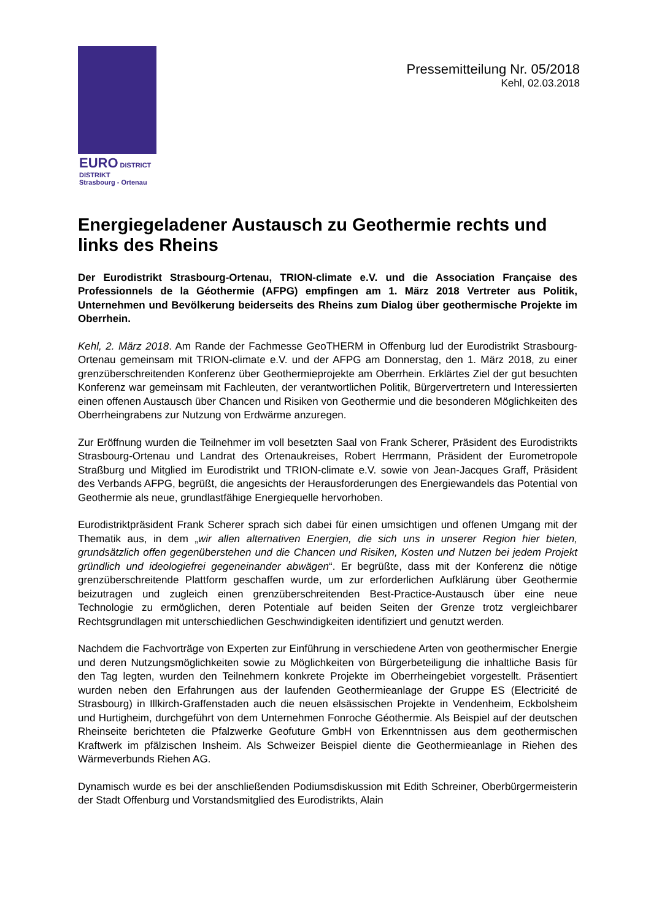EURO DISTRICT DISTRIKT
Strasbourg - Ortenau
Pressemitteilung Nr. 05/2018
Kehl, 02.03.2018
Energiegeladener Austausch zu Geothermie rechts und links des Rheins
Der Eurodistrikt Strasbourg-Ortenau, TRION-climate e.V. und die Association Française des Professionnels de la Géothermie (AFPG) empfingen am 1. März 2018 Vertreter aus Politik, Unternehmen und Bevölkerung beiderseits des Rheins zum Dialog über geothermische Projekte im Oberrhein.
Kehl, 2. März 2018. Am Rande der Fachmesse GeoTHERM in Offenburg lud der Eurodistrikt Strasbourg-Ortenau gemeinsam mit TRION-climate e.V. und der AFPG am Donnerstag, den 1. März 2018, zu einer grenzüberschreitenden Konferenz über Geothermieprojekte am Oberrhein. Erklärtes Ziel der gut besuchten Konferenz war gemeinsam mit Fachleuten, der verantwortlichen Politik, Bürgervertretern und Interessierten einen offenen Austausch über Chancen und Risiken von Geothermie und die besonderen Möglichkeiten des Oberrheingrabens zur Nutzung von Erdwärme anzuregen.
Zur Eröffnung wurden die Teilnehmer im voll besetzten Saal von Frank Scherer, Präsident des Eurodistrikts Strasbourg-Ortenau und Landrat des Ortenaukreises, Robert Herrmann, Präsident der Eurometropole Straßburg und Mitglied im Eurodistrikt und TRION-climate e.V. sowie von Jean-Jacques Graff, Präsident des Verbands AFPG, begrüßt, die angesichts der Herausforderungen des Energiewandels das Potential von Geothermie als neue, grundlastfähige Energiequelle hervorhoben.
Eurodistriktpräsident Frank Scherer sprach sich dabei für einen umsichtigen und offenen Umgang mit der Thematik aus, in dem „wir allen alternativen Energien, die sich uns in unserer Region hier bieten, grundsätzlich offen gegenüberstehen und die Chancen und Risiken, Kosten und Nutzen bei jedem Projekt gründlich und ideologiefrei gegeneinander abwägen“. Er begrüßte, dass mit der Konferenz die nötige grenzüberschreitende Plattform geschaffen wurde, um zur erforderlichen Aufklärung über Geothermie beizutragen und zugleich einen grenzüberschreitenden Best-Practice-Austausch über eine neue Technologie zu ermöglichen, deren Potentiale auf beiden Seiten der Grenze trotz vergleichbarer Rechtsgrundlagen mit unterschiedlichen Geschwindigkeiten identifiziert und genutzt werden.
Nachdem die Fachvorträge von Experten zur Einführung in verschiedene Arten von geothermischer Energie und deren Nutzungsmöglichkeiten sowie zu Möglichkeiten von Bürgerbeteiligung die inhaltliche Basis für den Tag legten, wurden den Teilnehmern konkrete Projekte im Oberrheingebiet vorgestellt. Präsentiert wurden neben den Erfahrungen aus der laufenden Geothermieanlage der Gruppe ES (Electricité de Strasbourg) in Illkirch-Graffenstaden auch die neuen elsässischen Projekte in Vendenheim, Eckbolsheim und Hurtigheim, durchgeführt von dem Unternehmen Fonroche Géothermie. Als Beispiel auf der deutschen Rheinseite berichteten die Pfalzwerke Geofuture GmbH von Erkenntnissen aus dem geothermischen Kraftwerk im pfälzischen Insheim. Als Schweizer Beispiel diente die Geothermieanlage in Riehen des Wärmeverbunds Riehen AG.
Dynamisch wurde es bei der anschließenden Podiumsdiskussion mit Edith Schreiner, Oberbürgermeisterin der Stadt Offenburg und Vorstandsmitglied des Eurodistrikts, Alain